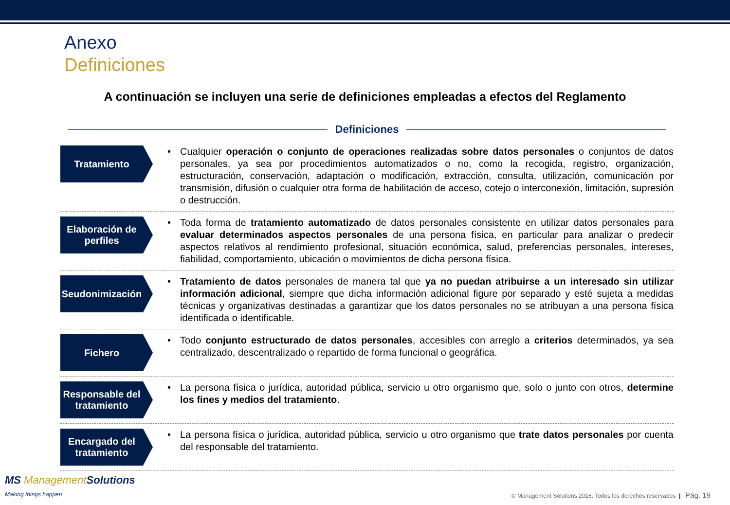Anexo
Definiciones
A continuación se incluyen una serie de definiciones empleadas a efectos del Reglamento
Definiciones
Tratamiento
Cualquier operación o conjunto de operaciones realizadas sobre datos personales o conjuntos de datos personales, ya sea por procedimientos automatizados o no, como la recogida, registro, organización, estructuración, conservación, adaptación o modificación, extracción, consulta, utilización, comunicación por transmisión, difusión o cualquier otra forma de habilitación de acceso, cotejo o interconexión, limitación, supresión o destrucción.
Elaboración de perfiles
Toda forma de tratamiento automatizado de datos personales consistente en utilizar datos personales para evaluar determinados aspectos personales de una persona física, en particular para analizar o predecir aspectos relativos al rendimiento profesional, situación económica, salud, preferencias personales, intereses, fiabilidad, comportamiento, ubicación o movimientos de dicha persona física.
Seudonimización
Tratamiento de datos personales de manera tal que ya no puedan atribuirse a un interesado sin utilizar información adicional, siempre que dicha información adicional figure por separado y esté sujeta a medidas técnicas y organizativas destinadas a garantizar que los datos personales no se atribuyan a una persona física identificada o identificable.
Fichero
Todo conjunto estructurado de datos personales, accesibles con arreglo a criterios determinados, ya sea centralizado, descentralizado o repartido de forma funcional o geográfica.
Responsable del tratamiento
La persona física o jurídica, autoridad pública, servicio u otro organismo que, solo o junto con otros, determine los fines y medios del tratamiento.
Encargado del tratamiento
La persona física o jurídica, autoridad pública, servicio u otro organismo que trate datos personales por cuenta del responsable del tratamiento.
MS ManagementSolutions
Making things happen
© Management Solutions 2016. Todos los derechos reservados | Pág. 19